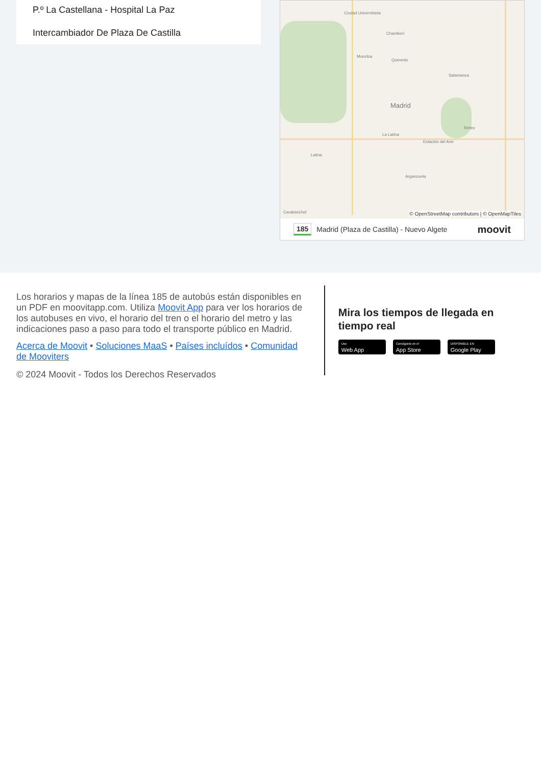P.º La Castellana - Hospital La Paz
Intercambiador De Plaza De Castilla
Ciudad Universitaria
Chamberí
Moncloa
Quevedo
Salamanca
Madrid
Retiro
La Latina
Estación del Arte
Latina
Arganzuela
Carabanchel
© OpenStreetMap contributors | © OpenMapTiles
185 Madrid (Plaza de Castilla) - Nuevo Algete moovit
Los horarios y mapas de la línea 185 de autobús están disponibles en un PDF en moovitapp.com. Utiliza Moovit App para ver los horarios de los autobuses en vivo, el horario del tren o el horario del metro y las indicaciones paso a paso para todo el transporte público en Madrid.
Acerca de Moovit • Soluciones MaaS • Países incluídos • Comunidad de Mooviters
© 2024 Moovit - Todos los Derechos Reservados
Mira los tiempos de llegada en tiempo real
Use
Web App
Consíguelo en el
App Store
DISPONIBLE EN
Google Play